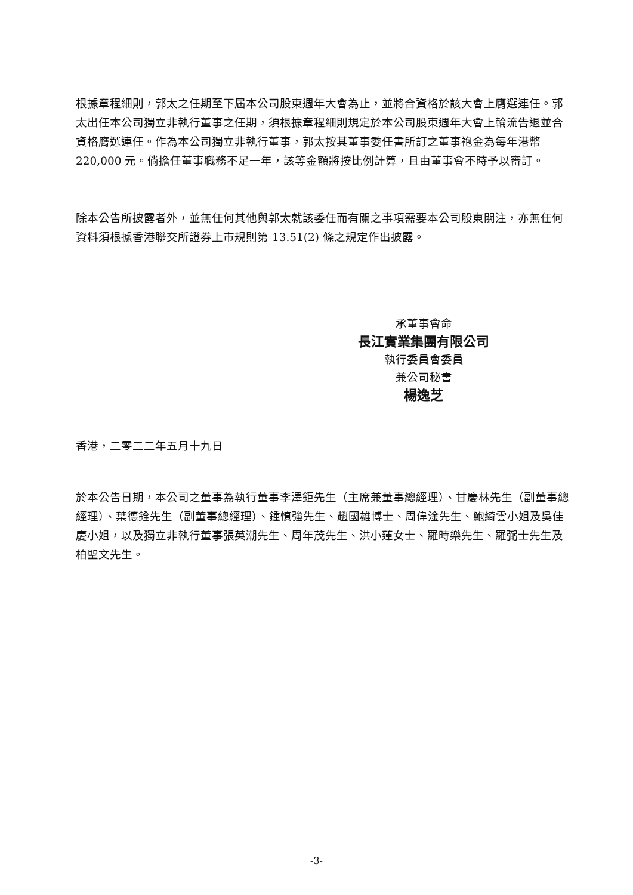根據章程細則，郭太之任期至下屆本公司股東週年大會為止，並將合資格於該大會上膺選連任。郭太出任本公司獨立非執行董事之任期，須根據章程細則規定於本公司股東週年大會上輪流告退並合資格膺選連任。作為本公司獨立非執行董事，郭太按其董事委任書所訂之董事袍金為每年港幣 220,000 元。倘擔任董事職務不足一年，該等金額將按比例計算，且由董事會不時予以審訂。
除本公告所披露者外，並無任何其他與郭太就該委任而有關之事項需要本公司股東關注，亦無任何資料須根據香港聯交所證券上市規則第 13.51(2) 條之規定作出披露。
承董事會命
長江實業集團有限公司
執行委員會委員
兼公司秘書
楊逸芝
香港，二零二二年五月十九日
於本公告日期，本公司之董事為執行董事李澤鉅先生（主席兼董事總經理）、甘慶林先生（副董事總經理）、葉德銓先生（副董事總經理）、鍾慎強先生、趙國雄博士、周偉淦先生、鮑綺雲小姐及吳佳慶小姐，以及獨立非執行董事張英潮先生、周年茂先生、洪小蓮女士、羅時樂先生、羅弼士先生及柏聖文先生。
-3-